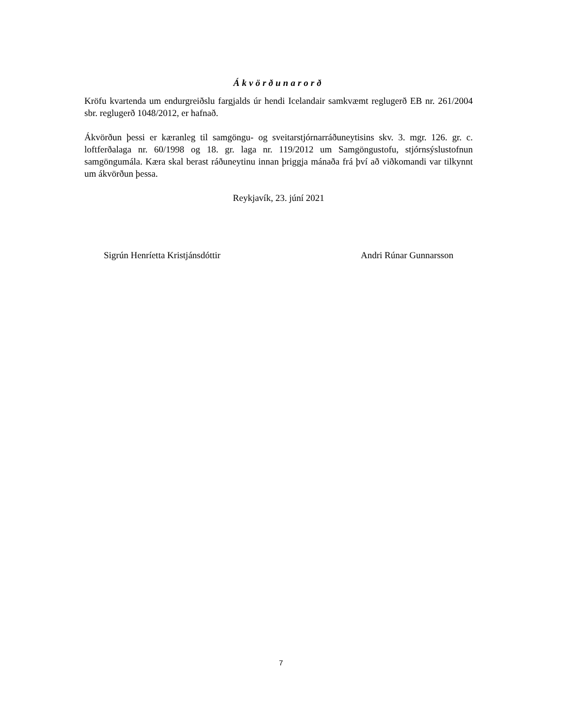Ákvörðunarorð
Kröfu kvartenda um endurgreiðslu fargjalds úr hendi Icelandair samkvæmt reglugerð EB nr. 261/2004 sbr. reglugerð 1048/2012, er hafnað.
Ákvörðun þessi er kæranleg til samgöngu- og sveitarstjórnarráðuneytisins skv. 3. mgr. 126. gr. c. loftferðalaga nr. 60/1998 og 18. gr. laga nr. 119/2012 um Samgöngustofu, stjórnsýslustofnun samgöngumála. Kæra skal berast ráðuneytinu innan þriggja mánaða frá því að viðkomandi var tilkynnt um ákvörðun þessa.
Reykjavík, 23. júní 2021
Sigrún Henríetta Kristjánsdóttir Andri Rúnar Gunnarsson
7